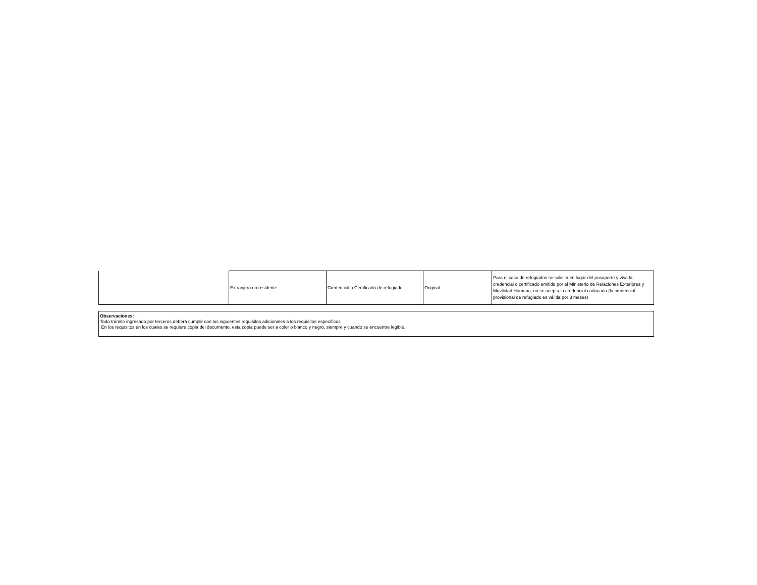| | Extranjero no residente | Credencial o Certificado de refugiado | Original | Para el caso de refugiados se solicita en lugar del pasaporte y visa la credencial o certificado emitido por el Ministerio de Relaciones Exteriores y Movilidad Humana, no se acepta la credencial caducada (la credencial provisional de refugiado es válida por 3 meses) |
Observaciones:
Todo trámite ingresado por terceros deberá cumplir con los siguientes requisitos adicionales a los requisitos específicos
En los requisitos en los cuales se requiere copia del documento, esta copia puede ser a color o blanco y negro, siempre y cuando se encuentre legible.